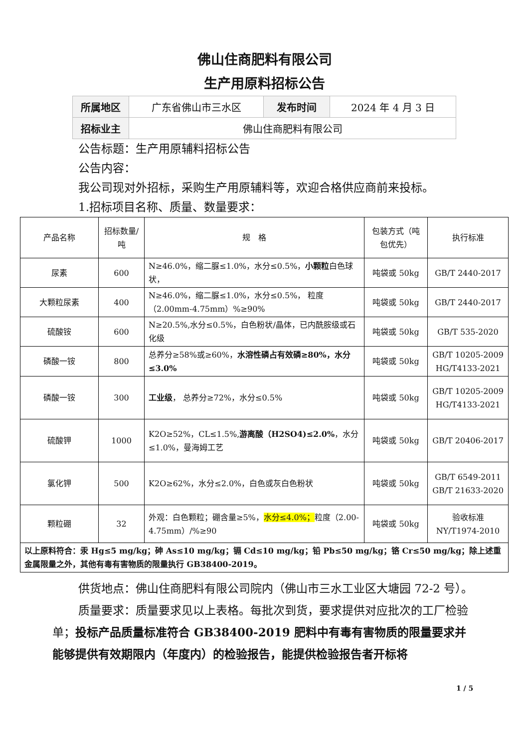佛山住商肥料有限公司
生产用原料招标公告
| 所属地区 | 广东省佛山市三水区 | 发布时间 | 2024 年 4 月 3 日 |
| 招标业主 | 佛山住商肥料有限公司 | | |
公告标题：生产用原辅料招标公告
公告内容：
我公司现对外招标，采购生产用原辅料等，欢迎合格供应商前来投标。
1.招标项目名称、质量、数量要求：
| 产品名称 | 招标数量/吨 | 规 格 | 包装方式（吨包优先） | 执行标准 |
| 尿素 | 600 | N≥46.0%，缩二脲≤1.0%，水分≤0.5%， 小颗粒 白色球状， | 吨袋或 50kg | GB/T 2440-2017 |
| 大颗粒尿素 | 400 | N≥46.0%，缩二脲≤1.0%，水分≤0.5%， 粒度（2.00mm-4.75mm）%≥90% | 吨袋或 50kg | GB/T 2440-2017 |
| 硫酸铵 | 600 | N≥20.5%,水分≤0.5%，白色粉状/晶体，已内酰胺级或石化级 | 吨袋或 50kg | GB/T 535-2020 |
| 磷酸一铵 | 800 | 总养分≥58%或≥60%， 水溶性磷占有效磷≥80%，水分≤3.0% | 吨袋或 50kg | GB/T 10205-2009 HG/T4133-2021 |
| 磷酸一铵 | 300 | 工业级 ， 总养分≥72%，水分≤0.5% | 吨袋或 50kg | GB/T 10205-2009 HG/T4133-2021 |
| 硫酸钾 | 1000 | K2O≥52%，CL≤1.5%, 游离酸（H2SO4)≤2.0% ，水分≤1.0%，曼海姆工艺 | 吨袋或 50kg | GB/T 20406-2017 |
| 氯化钾 | 500 | K2O≥62%，水分≤2.0%，白色或灰白色粉状 | 吨袋或 50kg | GB/T 6549-2011 GB/T 21633-2020 |
| 颗粒硼 | 32 | 外观：白色颗粒；硼含量≥5%， 水分≤4.0%； 粒度（2.00-4.75mm）/%≥90 | 吨袋或 50kg | 验收标准 NY/T1974-2010 |
| 以上原料符合：汞 Hg≤5 mg/kg；砷 As≤10 mg/kg；镉 Cd≤10 mg/kg；铅 Pb≤50 mg/kg；铬 Cr≤50 mg/kg；除上述重金属限量之外，其他有毒有害物质的限量执行 GB38400-2019。 | | | | |
供货地点：佛山住商肥料有限公司院内（佛山市三水工业区大塘园 72-2 号）。
质量要求：质量要求见以上表格。每批次到货，要求提供对应批次的工厂检验单；投标产品质量标准符合 GB38400-2019 肥料中有毒有害物质的限量要求并能够提供有效期限内（年度内）的检验报告，能提供检验报告者开标将
1 / 5